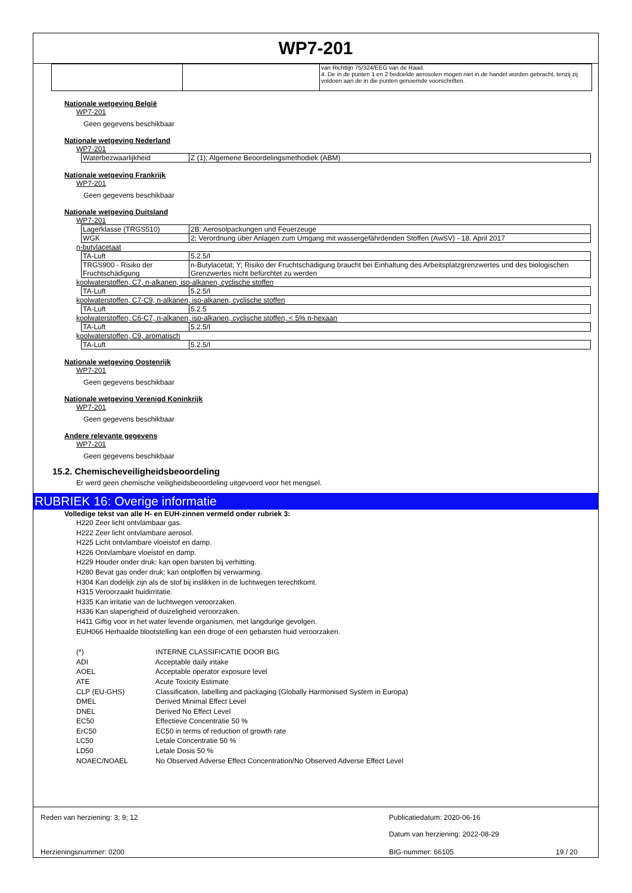WP7-201
| | | van Richtlijn 75/324/EEG van de Raad. 4. De in de punten 1 en 2 bedoelde aerosolen mogen niet in de handel worden gebracht, tenzij zij voldoen aan de in die punten genoemde voorschriften. |
Nationale wetgeving België
WP7-201
Geen gegevens beschikbaar
Nationale wetgeving Nederland
WP7-201
| Waterbezwaarlijkheid | Z (1); Algemene Beoordelingsmethodiek (ABM) |
Nationale wetgeving Frankrijk
WP7-201
Geen gegevens beschikbaar
Nationale wetgeving Duitsland
WP7-201
| Lagerklasse (TRGS510) | 2B: Aerosolpackungen und Feuerzeuge |
| WGK | 2; Verordnung über Anlagen zum Umgang mit wassergefährdenden Stoffen (AwSV) - 18. April 2017 |
n-butylacetaat
| TA-Luft | 5.2.5/I |
| TRGS900 - Risiko der Fruchtschädigung | n-Butylacetat; Y; Risiko der Fruchtschädigung braucht bei Einhaltung des Arbeitsplatzgrenzwertes und des biologischen Grenzwertes nicht befürchtet zu werden |
koolwaterstoffen, C7, n-alkanen, iso-alkanen, cyclische stoffen
| TA-Luft | 5.2.5/I |
koolwaterstoffen, C7-C9, n-alkanen, iso-alkanen, cyclische stoffen
| TA-Luft | 5.2.5 |
koolwaterstoffen, C6-C7, n-alkanen, iso-alkanen, cyclische stoffen, < 5% n-hexaan
| TA-Luft | 5.2.5/I |
koolwaterstoffen, C9, aromatisch
| TA-Luft | 5.2.5/I |
Nationale wetgeving Oostenrijk
WP7-201
Geen gegevens beschikbaar
Nationale wetgeving Verenigd Koninkrijk
WP7-201
Geen gegevens beschikbaar
Andere relevante gegevens
WP7-201
Geen gegevens beschikbaar
15.2. Chemischeveiligheidsbeoordeling
Er werd geen chemische veiligheidsbeoordeling uitgevoerd voor het mengsel.
RUBRIEK 16: Overige informatie
Volledige tekst van alle H- en EUH-zinnen vermeld onder rubriek 3:
H220 Zeer licht ontvlambaar gas.
H222 Zeer licht ontvlambare aerosol.
H225 Licht ontvlambare vloeistof en damp.
H226 Ontvlambare vloeistof en damp.
H229 Houder onder druk: kan open barsten bij verhitting.
H280 Bevat gas onder druk; kan ontploffen bij verwarming.
H304 Kan dodelijk zijn als de stof bij inslikken in de luchtwegen terechtkomt.
H315 Veroorzaakt huidirritatie.
H335 Kan irritatie van de luchtwegen veroorzaken.
H336 Kan slaperigheid of duizeligheid veroorzaken.
H411 Giftig voor in het water levende organismen, met langdurige gevolgen.
EUH066 Herhaalde blootstelling kan een droge of een gebarsten huid veroorzaken.
(*) INTERNE CLASSIFICATIE DOOR BIG
ADI Acceptable daily intake
AOEL Acceptable operator exposure level
ATE Acute Toxicity Estimate
CLP (EU-GHS) Classification, labelling and packaging (Globally Harmonised System in Europa)
DMEL Derived Minimal Effect Level
DNEL Derived No Effect Level
EC50 Effectieve Concentratie 50 %
ErC50 EC50 in terms of reduction of growth rate
LC50 Letale Concentratie 50 %
LD50 Letale Dosis 50 %
NOAEC/NOAEL No Observed Adverse Effect Concentration/No Observed Adverse Effect Level
Reden van herziening: 3; 9; 12 Publicatiedatum: 2020-06-16
Datum van herziening: 2022-08-29
Herzieningsnummer: 0200 BIG-nummer: 66105 19 / 20